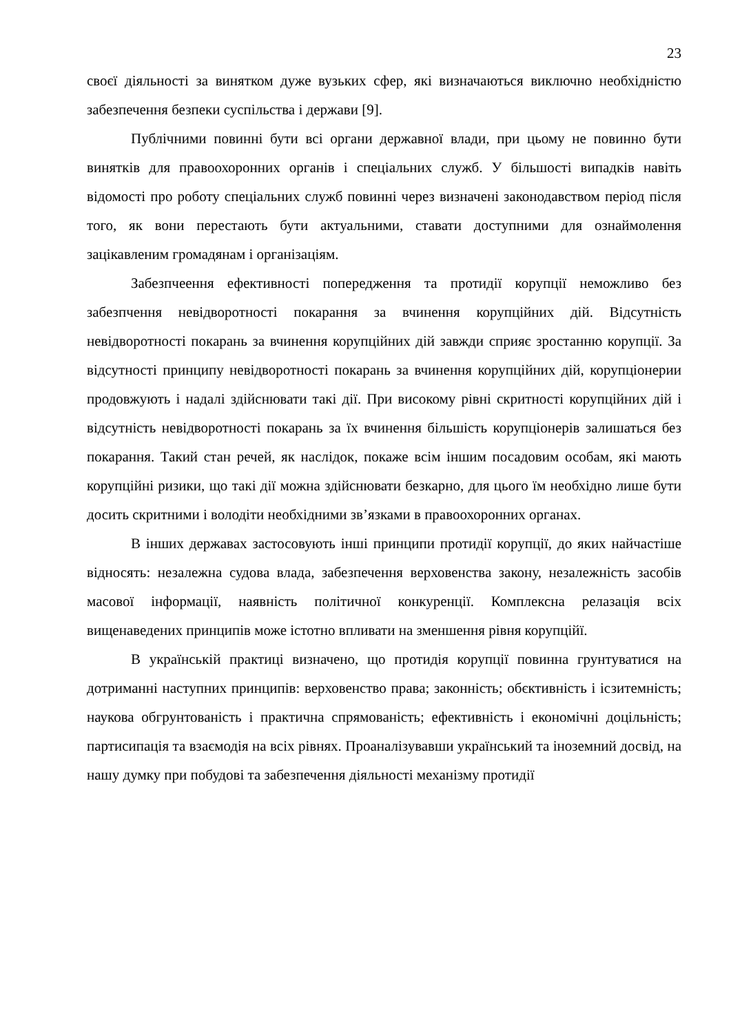23
своєї діяльності за винятком дуже вузьких сфер, які визначаються виключно необхідністю забезпечення безпеки суспільства і держави [9].
Публічними повинні бути всі органи державної влади, при цьому не повинно бути винятків для правоохоронних органів і спеціальних служб. У більшості випадків навіть відомості про роботу спеціальних служб повинні через визначені законодавством період після того, як вони перестають бути актуальними, ставати доступними для ознаймолення зацікавленим громадянам і організаціям.
Забезпчеення ефективності попередження та протидії корупції неможливо без забезпчення невідворотності покарання за вчинення корупційних дій. Відсутність невідворотності покарань за вчинення корупційних дій завжди сприяє зростанню корупції. За відсутності принципу невідворотності покарань за вчинення корупційних дій, корупціонерии продовжують і надалі здійснювати такі дії. При високому рівні скритності корупційних дій і відсутність невідворотності покарань за їх вчинення більшість корупціонерів залишаться без покарання. Такий стан речей, як наслідок, покаже всім іншим посадовим особам, які мають корупційні ризики, що такі дії можна здійснювати безкарно, для цього їм необхідно лише бути досить скритними і володіти необхідними зв’язками в правоохоронних органах.
В інших державах застосовують інші принципи протидії корупції, до яких найчастіше відносять: незалежна судова влада, забезпечення верховенства закону, незалежність засобів масової інформації, наявність політичної конкуренції. Комплексна релазація всіх вищенаведених принципів може істотно впливати на зменшення рівня корупційї.
В українській практиці визначено, що протидія корупції повинна грунтуватися на дотриманні наступних принципів: верховенство права; законність; обєктивність і ісзитемність; наукова обгрунтованість і практична спрямованість; ефективність і економічні доцільність; партисипація та взаємодія на всіх рівнях. Проаналізувавши український та іноземний досвід, на нашу думку при побудові та забезпечення діяльності механізму протидії